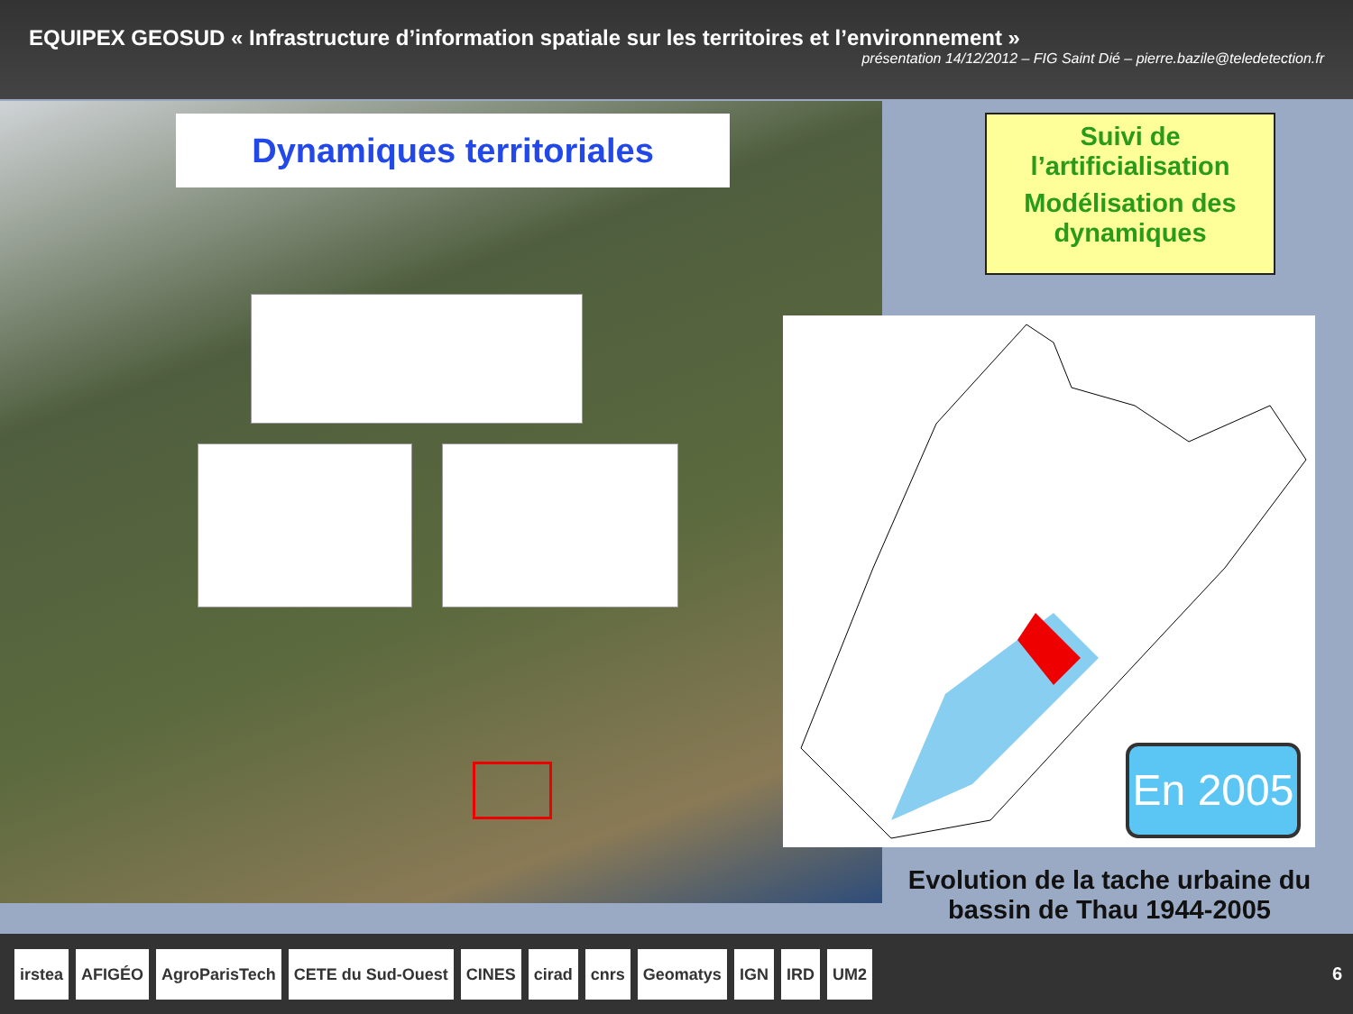EQUIPEX GEOSUD « Infrastructure d’information spatiale sur les territoires et l’environnement »
présentation 14/12/2012 – FIG Saint Dié – pierre.bazile@teledetection.fr
Dynamiques territoriales
Suivi de l’artificialisation
Modélisation des dynamiques
En 2005
Evolution de la tache urbaine du bassin de Thau 1944-2005
irstea AFIGÉO AgroParisTech CETE du Sud-Ouest CINES cirad cnrs Geomatys IGN IRD UM2 6